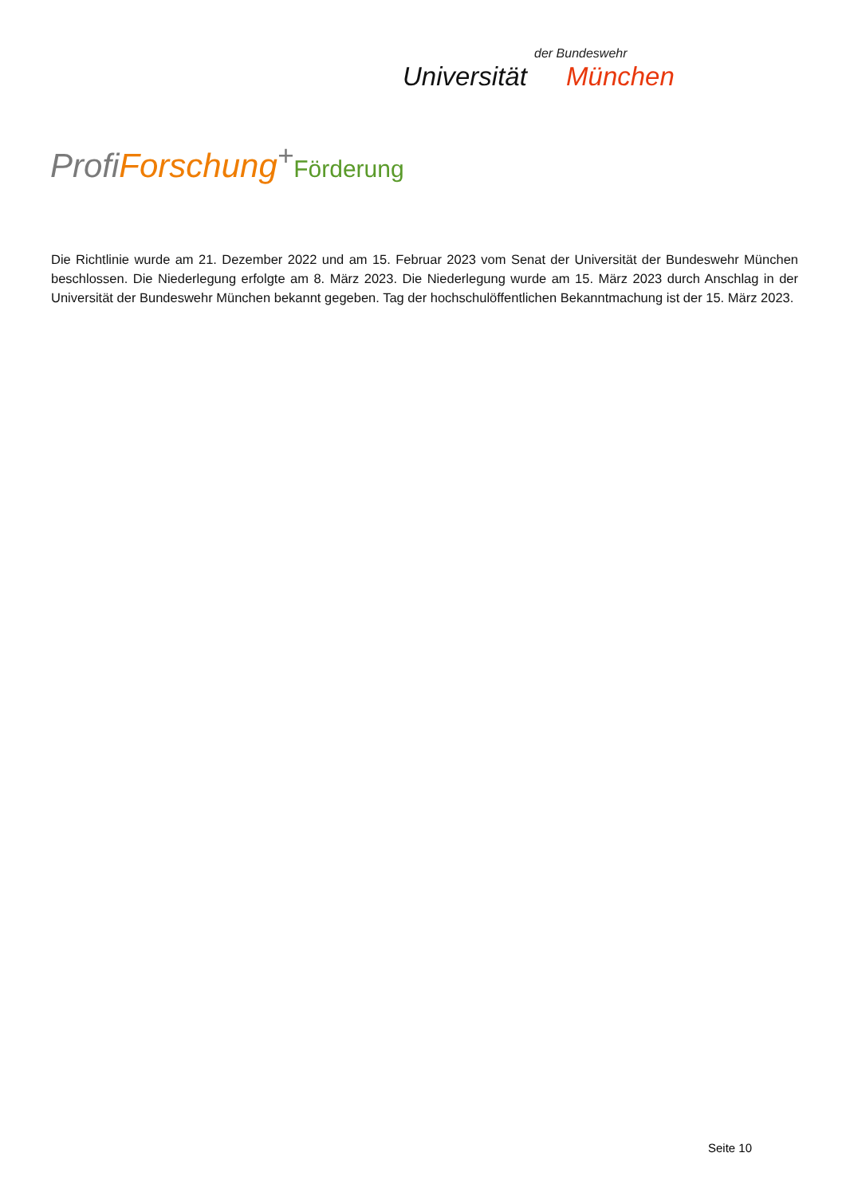der Bundeswehr
Universität München
ProfiForschung<sup>+</sup>Förderung
Die Richtlinie wurde am 21. Dezember 2022 und am 15. Februar 2023 vom Senat der Universität der Bundeswehr München beschlossen. Die Niederlegung erfolgte am 8. März 2023. Die Niederlegung wurde am 15. März 2023 durch Anschlag in der Universität der Bundeswehr München bekannt gegeben. Tag der hochschulöffentlichen Bekanntmachung ist der 15. März 2023.
Seite 10